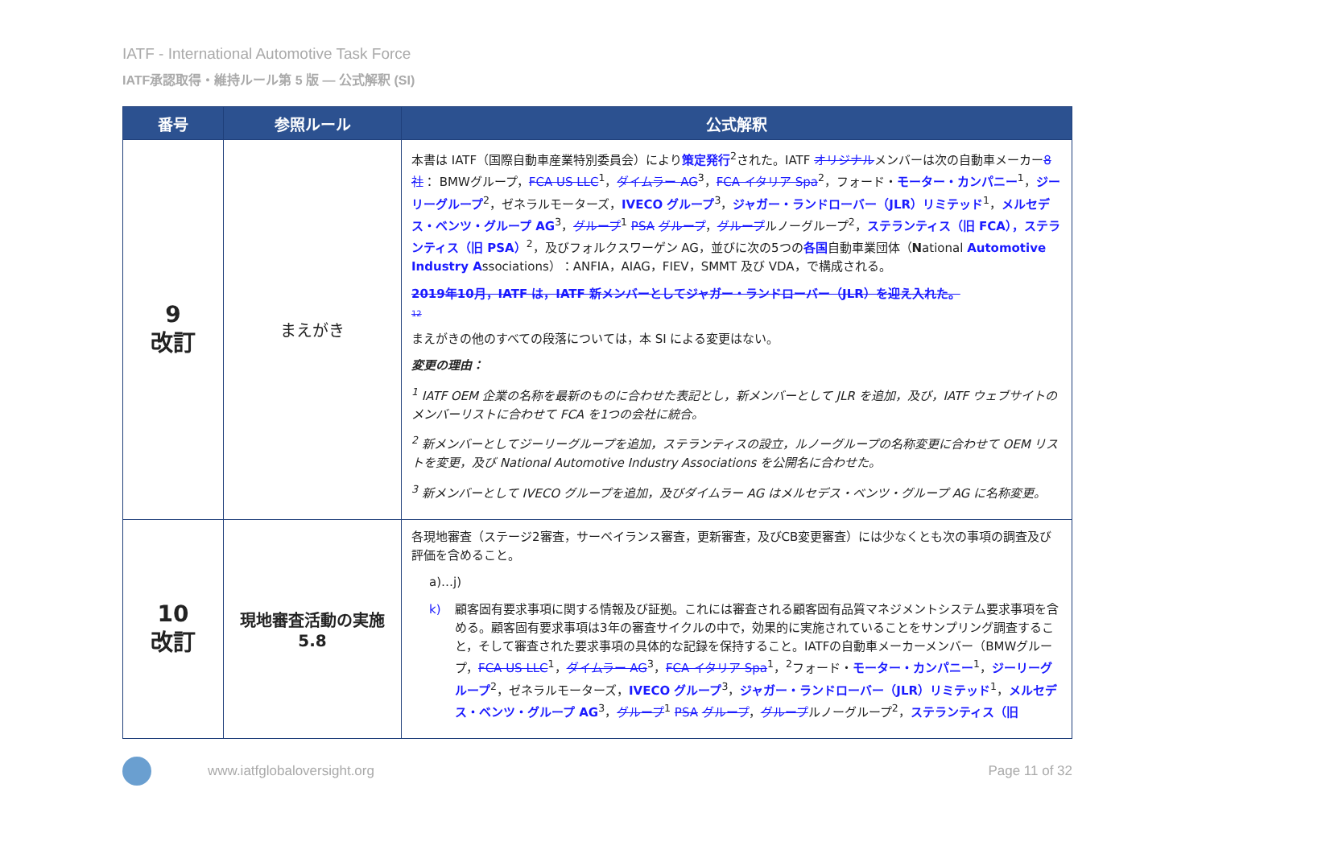IATF - International Automotive Task Force
IATF承認取得・維持ルール第 5 版 — 公式解釈 (SI)
| 番号 | 参照ルール | 公式解釈 |
| --- | --- | --- |
| 9 改訂 | まえがき | 本書は IATF（国際自動車産業特別委員会）により 策定発行<sup>2</sup>された。IATF オリジナル メンバーは次の自動車メーカー 8 社 ： BMWグループ， FCA US LLC<sup>1</sup>， ダイムラー AG<sup>3</sup>， FCA イタリア Spa<sup>2</sup>，フォード・ モーター・カンパニー<sup>1</sup>， ジーリーグループ<sup>2</sup>，ゼネラルモーターズ， IVECO グループ<sup>3</sup>， ジャガー・ランドローバー（JLR）リミテッド<sup>1</sup>， メルセデス・ベンツ・グループ AG<sup>3</sup>， グループ<sup>1</sup> PSA グループ ， グループ ルノーグループ<sup>2</sup>， ステランティス（旧 FCA），ステランティス（旧 PSA）<sup>2</sup>，及びフォルクスワーゲン AG，並びに次の5つの 各国 自動車業団体（ N ational Automotive Industry A ssociations）：ANFIA，AIAG，FIEV，SMMT 及び VDA，で構成される。 2019年10月，IATF は，IATF 新メンバーとしてジャガー・ランドローバー（JLR）を迎え入れた。 12 まえがきの他のすべての段落については，本 SI による変更はない。 変更の理由： <sup>1</sup> IATF OEM 企業の名称を最新のものに合わせた表記とし，新メンバーとして JLR を追加，及び，IATF ウェブサイトのメンバーリストに合わせて FCA を1つの会社に統合。 <sup>2</sup> 新メンバーとしてジーリーグループを追加，ステランティスの設立，ルノーグループの名称変更に合わせて OEM リストを変更，及び National Automotive Industry Associations を公開名に合わせた。 <sup>3</sup> 新メンバーとして IVECO グループを追加，及びダイムラー AG はメルセデス・ベンツ・グループ AG に名称変更。 |
| 10 改訂 | 現地審査活動の実施 5.8 | 各現地審査（ステージ2審査，サーベイランス審査，更新審査，及びCB変更審査）には少なくとも次の事項の調査及び評価を含めること。 a)…j) k) 顧客固有要求事項に関する情報及び証拠。これには審査される顧客固有品質マネジメントシステム要求事項を含める。顧客固有要求事項は3年の審査サイクルの中で，効果的に実施されていることをサンプリング調査すること，そして審査された要求事項の具体的な記録を保持すること。IATFの自動車メーカーメンバー（BMWグループ， FCA US LLC<sup>1</sup>， ダイムラー AG<sup>3</sup>， FCA イタリア Spa<sup>1</sup>，<sup>2</sup>フォード・ モーター・カンパニー<sup>1</sup>， ジーリーグループ<sup>2</sup>，ゼネラルモーターズ， IVECO グループ<sup>3</sup>， ジャガー・ランドローバー（JLR）リミテッド<sup>1</sup>， メルセデス・ベンツ・グループ AG<sup>3</sup>， グループ<sup>1</sup> PSA グループ ， グループ ルノーグループ<sup>2</sup>， ステランティス（旧 |
www.iatfglobaloversight.org Page 11 of 32